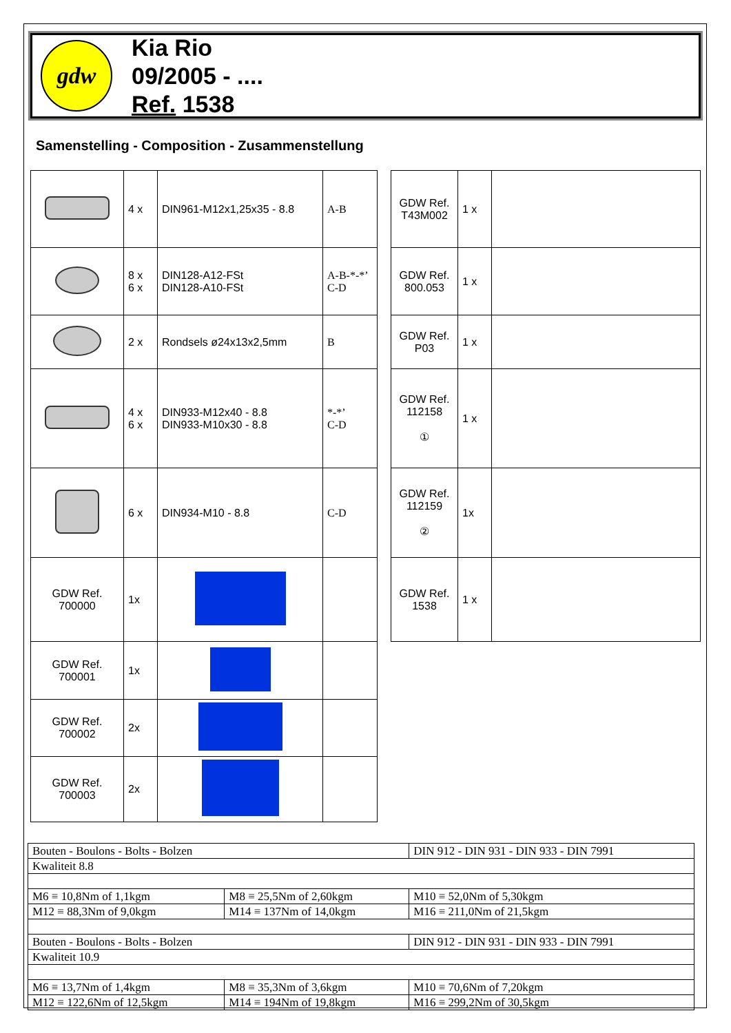gdw
Kia Rio
09/2005 - ....
Ref. 1538
Samenstelling - Composition - Zusammenstellung
| | 4 x | DIN961-M12x1,25x35 - 8.8 | A-B |
| | 8 x 6 x | DIN128-A12-FSt DIN128-A10-FSt | A-B-*-*’ C-D |
| | 2 x | Rondsels ø24x13x2,5mm | B |
| | 4 x 6 x | DIN933-M12x40 - 8.8 DIN933-M10x30 - 8.8 | *-*’ C-D |
| | 6 x | DIN934-M10 - 8.8 | C-D |
| GDW Ref. 700000 | 1x | | |
| GDW Ref. 700001 | 1x | | |
| GDW Ref. 700002 | 2x | | |
| GDW Ref. 700003 | 2x | | |
| GDW Ref. T43M002 | 1 x | |
| GDW Ref. 800.053 | 1 x | |
| GDW Ref. P03 | 1 x | |
| GDW Ref. 112158 ① | 1 x | |
| GDW Ref. 112159 ② | 1x | |
| GDW Ref. 1538 | 1 x | |
| Bouten - Boulons - Bolts - Bolzen | | DIN 912 - DIN 931 - DIN 933 - DIN 7991 |
| Kwaliteit 8.8 | | |
| M6 ≡ 10,8Nm of 1,1kgm | M8 ≡ 25,5Nm of 2,60kgm | M10 ≡ 52,0Nm of 5,30kgm |
| M12 ≡ 88,3Nm of 9,0kgm | M14 ≡ 137Nm of 14,0kgm | M16 ≡ 211,0Nm of 21,5kgm |
| Bouten - Boulons - Bolts - Bolzen | | DIN 912 - DIN 931 - DIN 933 - DIN 7991 |
| Kwaliteit 10.9 | | |
| M6 ≡ 13,7Nm of 1,4kgm | M8 ≡ 35,3Nm of 3,6kgm | M10 ≡ 70,6Nm of 7,20kgm |
| M12 ≡ 122,6Nm of 12,5kgm | M14 ≡ 194Nm of 19,8kgm | M16 ≡ 299,2Nm of 30,5kgm |